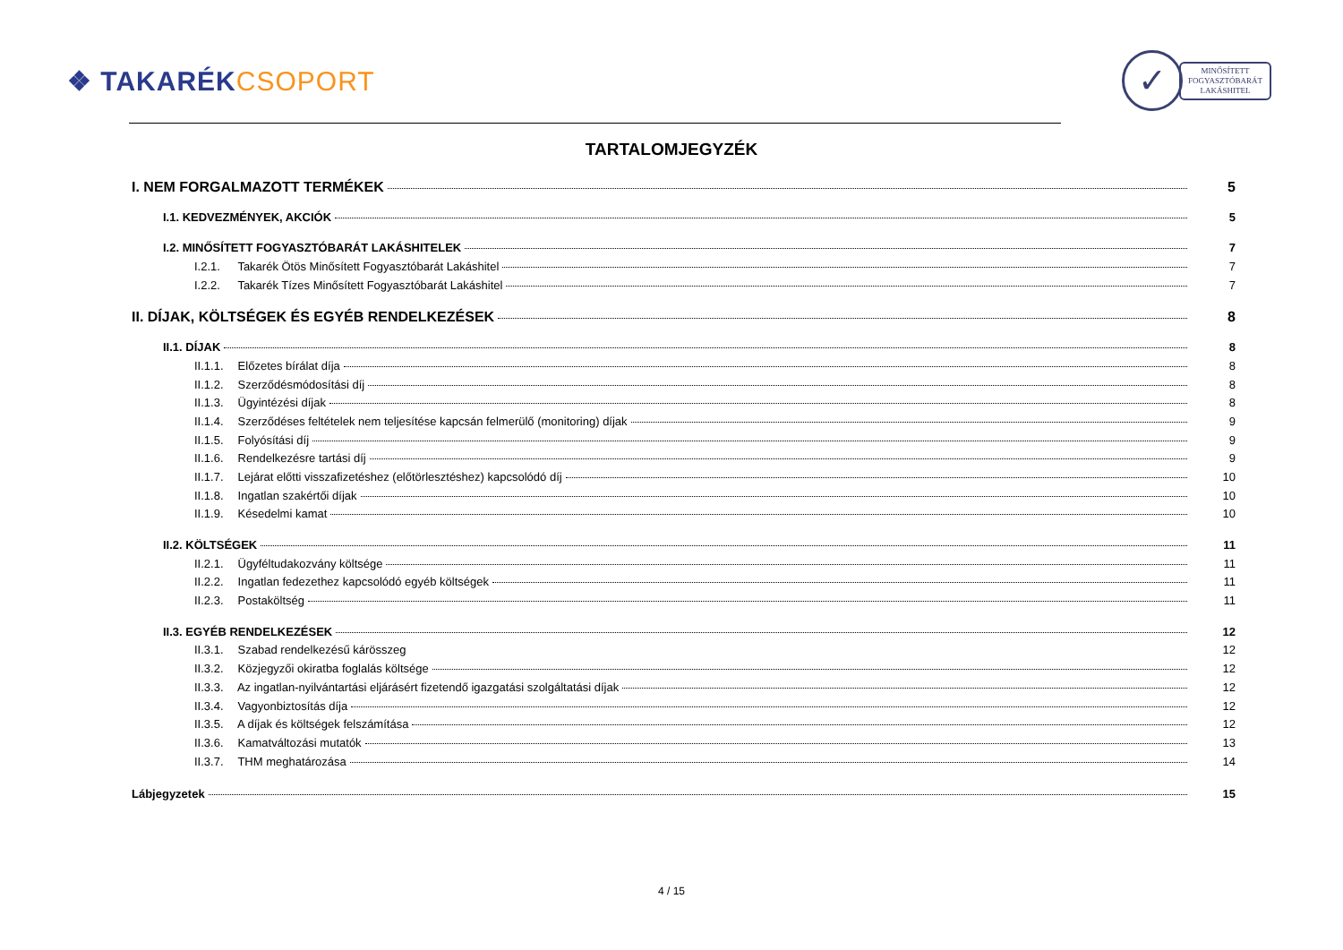❖ TAKARÉKCSOPORT
✓
MINŐSÍTETT
FOGYASZTÓBARÁT
LAKÁSHITEL
TARTALOMJEGYZÉK
I. NEM FORGALMAZOTT TERMÉKEK 5
I.1. KEDVEZMÉNYEK, AKCIÓK 5
I.2. MINŐSÍTETT FOGYASZTÓBARÁT LAKÁSHITELEK 7
I.2.1. Takarék Ötös Minősített Fogyasztóbarát Lakáshitel 7
I.2.2. Takarék Tízes Minősített Fogyasztóbarát Lakáshitel 7
II. DÍJAK, KÖLTSÉGEK ÉS EGYÉB RENDELKEZÉSEK 8
II.1. DÍJAK 8
II.1.1. Előzetes bírálat díja 8
II.1.2. Szerződésmódosítási díj 8
II.1.3. Ügyintézési díjak 8
II.1.4. Szerződéses feltételek nem teljesítése kapcsán felmerülő (monitoring) díjak 9
II.1.5. Folyósítási díj 9
II.1.6. Rendelkezésre tartási díj 9
II.1.7. Lejárat előtti visszafizetéshez (előtörlesztéshez) kapcsolódó díj 10
II.1.8. Ingatlan szakértői díjak 10
II.1.9. Késedelmi kamat 10
II.2. KÖLTSÉGEK 11
II.2.1. Ügyféltudakozvány költsége 11
II.2.2. Ingatlan fedezethez kapcsolódó egyéb költségek 11
II.2.3. Postaköltség 11
II.3. EGYÉB RENDELKEZÉSEK 12
II.3.1. Szabad rendelkezésű kárösszeg 12
II.3.2. Közjegyzői okiratba foglalás költsége 12
II.3.3. Az ingatlan-nyilvántartási eljárásért fizetendő igazgatási szolgáltatási díjak 12
II.3.4. Vagyonbiztosítás díja 12
II.3.5. A díjak és költségek felszámítása 12
II.3.6. Kamatváltozási mutatók 13
II.3.7. THM meghatározása 14
Lábjegyzetek 15
4 / 15